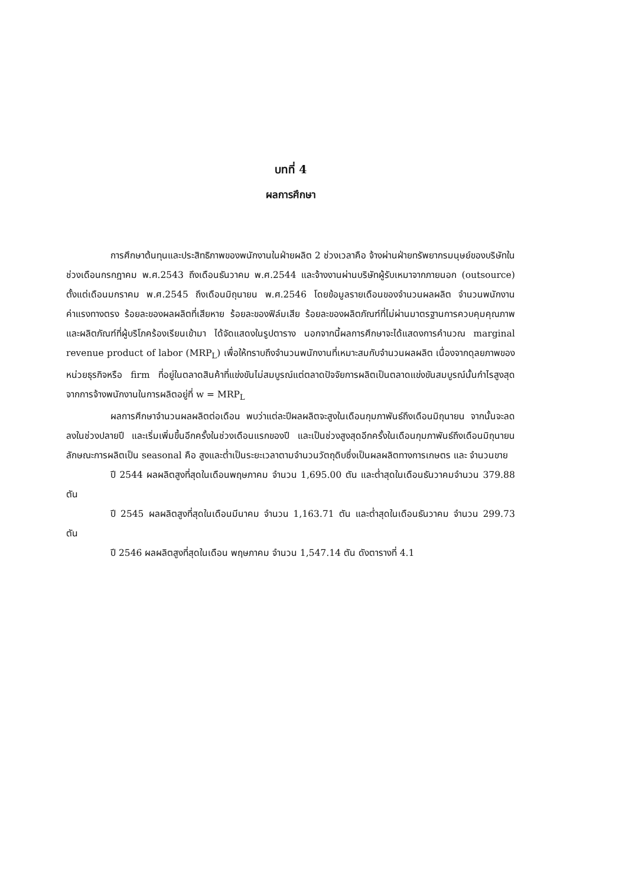บทที่ 4
ผลการศึกษา
การศึกษาต้นทุนและประสิทธิภาพของพนักงานในฝ่ายผลิต 2 ช่วงเวลาคือ จ้างผ่านฝ่ายทรัพยากรมนุษย์ของบริษัทในช่วงเดือนกรกฎาคม พ.ศ.2543 ถึงเดือนธันวาคม พ.ศ.2544 และจ้างงานผ่านบริษัทผู้รับเหมาจากภายนอก (outsource) ตั้งแต่เดือนมกราคม พ.ศ.2545 ถึงเดือนมิถุนายน พ.ศ.2546 โดยข้อมูลรายเดือนของจำนวนผลผลิต จำนวนพนักงาน ค่าแรงทางตรง ร้อยละของผลผลิตที่เสียหาย ร้อยละของฟิล์มเสีย ร้อยละของผลิตภัณฑ์ที่ไม่ผ่านมาตรฐานการควบคุมคุณภาพและผลิตภัณฑ์ที่ผู้บริโภคร้องเรียนเข้ามา ได้จัดแสดงในรูปตาราง นอกจากนี้ผลการศึกษาจะได้แสดงการคำนวณ marginal revenue product of labor (MRP<sub>L</sub>) เพื่อให้ทราบถึงจำนวนพนักงานที่เหมาะสมกับจำนวนผลผลิต เนื่องจากดุลยภาพของหน่วยธุรกิจหรือ firm ที่อยู่ในตลาดสินค้าที่แข่งขันไม่สมบูรณ์แต่ตลาดปัจจัยการผลิตเป็นตลาดแข่งขันสมบูรณ์นั้นกำไรสูงสุดจากการจ้างพนักงานในการผลิตอยู่ที่ w = MRP<sub>L</sub>
ผลการศึกษาจำนวนผลผลิตต่อเดือน พบว่าแต่ละปีผลผลิตจะสูงในเดือนกุมภาพันธ์ถึงเดือนมิถุนายน จากนั้นจะลดลงในช่วงปลายปี และเริ่มเพิ่มขึ้นอีกครั้งในช่วงเดือนแรกของปี และเป็นช่วงสูงสุดอีกครั้งในเดือนกุมภาพันธ์ถึงเดือนมิถุนายน ลักษณะการผลิตเป็น seasonal คือ สูงและต่ำเป็นระยะเวลาตามจำนวนวัตถุดิบซึ่งเป็นผลผลิตทางการเกษตร และ จำนวนขาย
ปี 2544 ผลผลิตสูงที่สุดในเดือนพฤษภาคม จำนวน 1,695.00 ตัน และต่ำสุดในเดือนธันวาคมจำนวน 379.88 ตัน
ปี 2545 ผลผลิตสูงที่สุดในเดือนมีนาคม จำนวน 1,163.71 ตัน และต่ำสุดในเดือนธันวาคม จำนวน 299.73 ตัน
ปี 2546 ผลผลิตสูงที่สุดในเดือน พฤษภาคม จำนวน 1,547.14 ตัน ดังตารางที่ 4.1